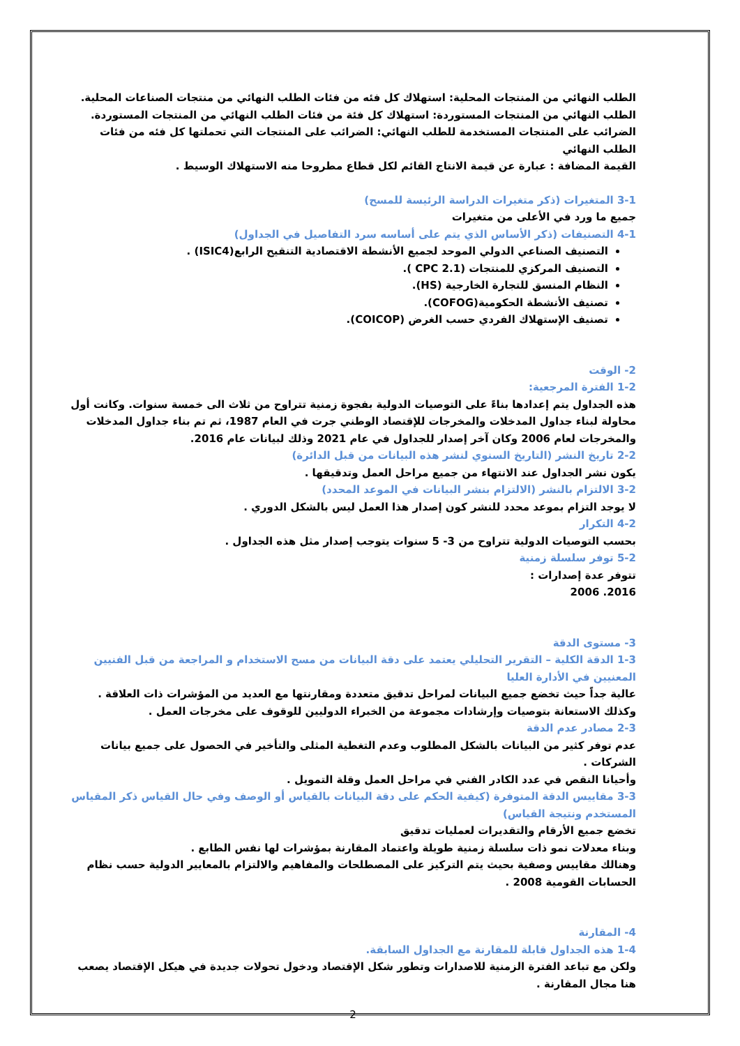الطلب النهائي من المنتجات المحلية: استهلاك كل فئه من فئات الطلب النهائي من منتجات الصناعات المحلية.
الطلب النهائي من المنتجات المستوردة: استهلاك كل فئة من فئات الطلب النهائي من المنتجات المستوردة.
الضرائب على المنتجات المستخدمة للطلب النهائي: الضرائب على المنتجات التي تحملتها كل فئه من فئات الطلب النهائي
القيمة المضافة : عبارة عن قيمة الانتاج القائم لكل قطاع مطروحا منه الاستهلاك الوسيط .
3-1 المتغيرات (ذكر متغيرات الدراسة الرئيسة للمسح)
جميع ما ورد في الأعلى من متغيرات
4-1 التصنيفات (ذكر الأساس الذي يتم على أساسه سرد التفاصيل في الجداول)
التصنيف الصناعي الدولي الموحد لجميع الأنشطة الاقتصادية التنقيح الرابع(ISIC4) .
التصنيف المركزي للمنتجات (CPC 2.1 ).
النظام المنسق للتجارة الخارجية (HS).
تصنيف الأنشطة الحكومية(COFOG).
تصنيف الإستهلاك الفردي حسب الغرض (COICOP).
2- الوقت
1-2 الفترة المرجعية:
هذه الجداول يتم إعدادها بناءً على التوصيات الدولية بفجوة زمنية تتراوح من ثلاث الى خمسة سنوات. وكانت أول محاولة لبناء جداول المدخلات والمخرجات للإقتصاد الوطني جرت في العام 1987، ثم تم بناء جداول المدخلات والمخرجات لعام 2006 وكان آخر إصدار للجداول في عام 2021 وذلك لبيانات عام 2016.
2-2 تاريخ النشر (التاريخ السنوي لنشر هذه البيانات من قبل الدائرة)
يكون نشر الجداول عند الانتهاء من جميع مراحل العمل وتدقيقها .
3-2 الالتزام بالنشر (الالتزام بنشر البيانات في الموعد المحدد)
لا يوجد التزام بموعد محدد للنشر كون إصدار هذا العمل ليس بالشكل الدوري .
4-2 التكرار
بحسب التوصيات الدولية تتراوح من 3- 5 سنوات يتوجب إصدار مثل هذه الجداول .
5-2 توفر سلسلة زمنية
تتوفر عدة إصدارات :
2016. 2006
3- مستوى الدقة
1-3 الدقة الكلية – التقرير التحليلي يعتمد على دقة البيانات من مسح الاستخدام و المراجعة من قبل الفنيين المعنيين في الأدارة العليا
عالية جداً حيث تخضع جميع البيانات لمراحل تدقيق متعددة ومقارنتها مع العديد من المؤشرات ذات العلاقة . وكذلك الاستعانة بتوصيات وإرشادات مجموعة من الخبراء الدوليين للوقوف على مخرجات العمل .
2-3 مصادر عدم الدقة
عدم توفر كثير من البيانات بالشكل المطلوب وعدم التغطية المثلى والتأخير في الحصول على جميع بيانات الشركات .
وأحيانا النقص في عدد الكادر الفني في مراحل العمل وقلة التمويل .
3-3 مقاييس الدقة المتوفرة (كيفية الحكم على دقة البيانات بالقياس أو الوصف وفي حال القياس ذكر المقياس المستخدم ونتيجة القياس)
تخضع جميع الأرقام والتقديرات لعمليات تدقيق
وبناء معدلات نمو ذات سلسلة زمنية طويلة واعتماد المقارنة بمؤشرات لها نفس الطابع .
وهنالك مقاييس وصفية بحيث يتم التركيز على المصطلحات والمفاهيم والالتزام بالمعايير الدولية حسب نظام الحسابات القومية 2008 .
4- المقارنة
1-4 هذه الجداول قابلة للمقارنة مع الجداول السابقة.
ولكن مع تباعد الفترة الزمنية للاصدارات وتطور شكل الإقتصاد ودخول تحولات جديدة في هيكل الإقتصاد يصعب هنا مجال المقارنة .
2